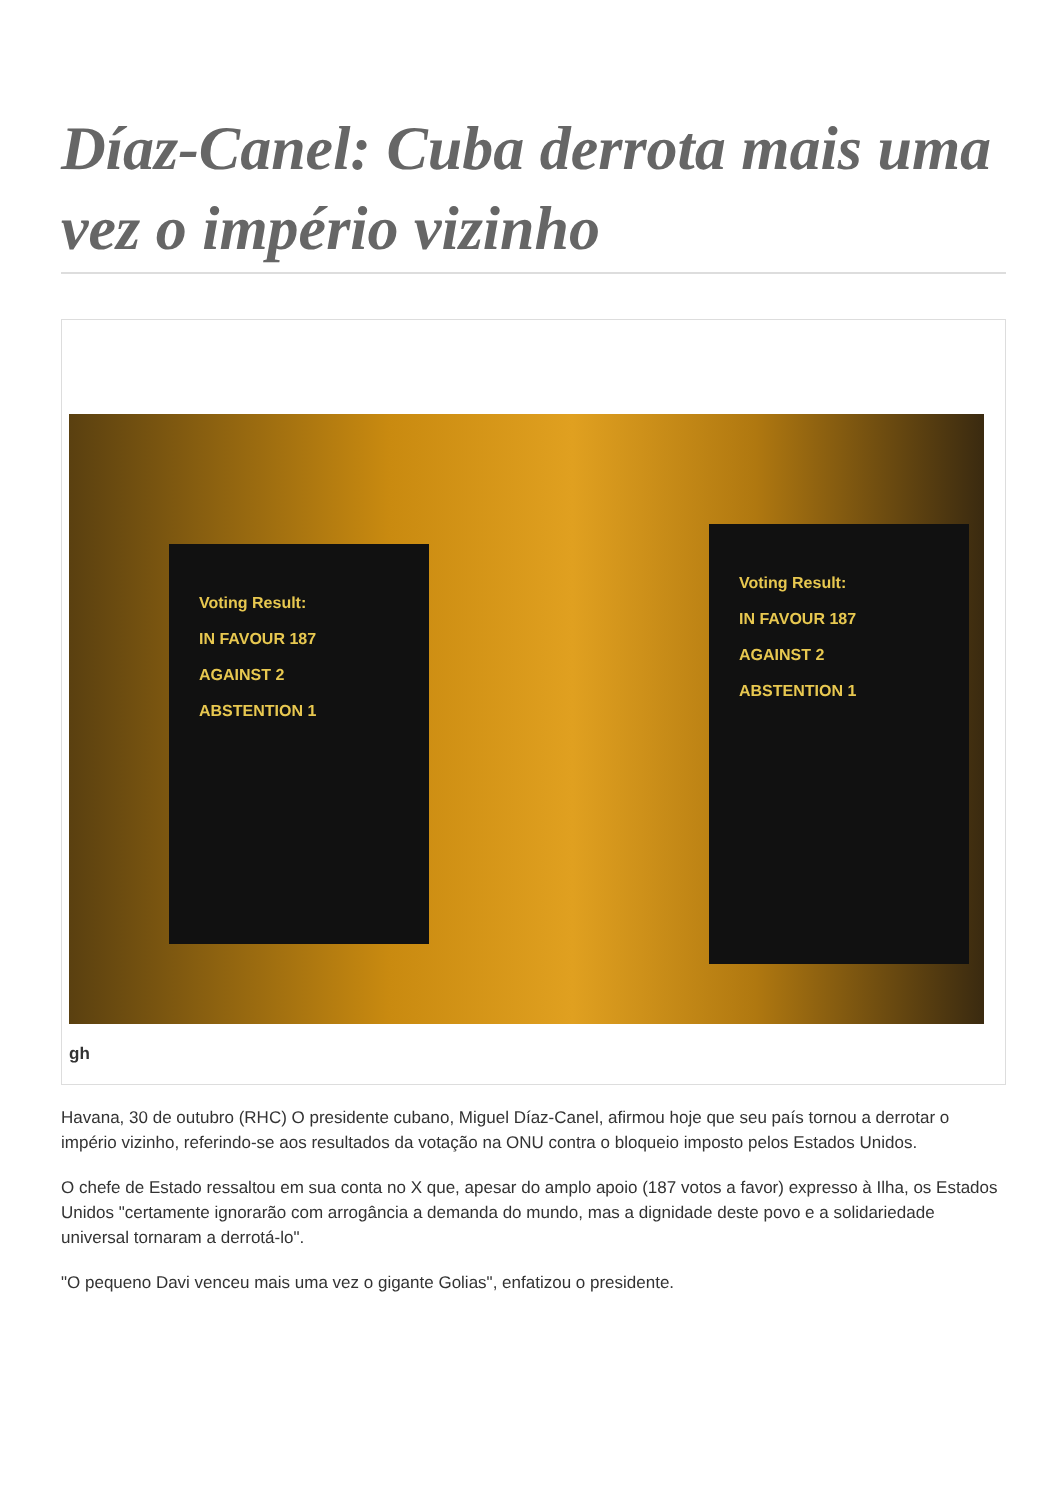Díaz-Canel: Cuba derrota mais uma vez o império vizinho
Voting Result:
IN FAVOUR 187
AGAINST 2
ABSTENTION 1
Voting Result:
IN FAVOUR 187
AGAINST 2
ABSTENTION 1
gh
Havana, 30 de outubro (RHC) O presidente cubano, Miguel Díaz-Canel, afirmou hoje que seu país tornou a derrotar o império vizinho, referindo-se aos resultados da votação na ONU contra o bloqueio imposto pelos Estados Unidos.
O chefe de Estado ressaltou em sua conta no X que, apesar do amplo apoio (187 votos a favor) expresso à Ilha, os Estados Unidos "certamente ignorarão com arrogância a demanda do mundo, mas a dignidade deste povo e a solidariedade universal tornaram a derrotá-lo".
"O pequeno Davi venceu mais uma vez o gigante Golias", enfatizou o presidente.